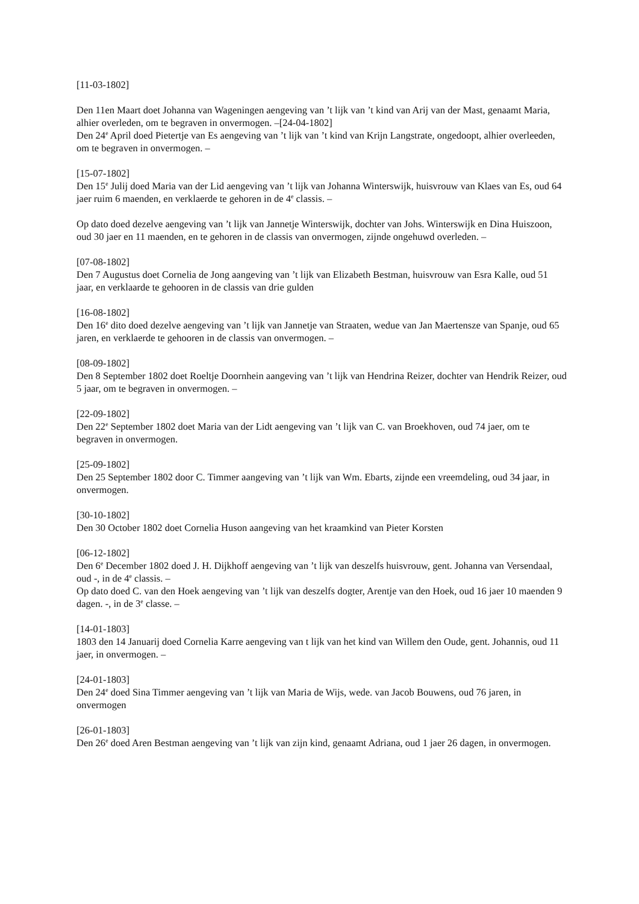[11-03-1802]
Den 11en Maart doet Johanna van Wageningen aengeving van ’t lijk van ’t kind van Arij van der Mast, genaamt Maria, alhier overleden, om te begraven in onvermogen. –[24-04-1802]
Den 24<sup>e</sup> April doed Pietertje van Es aengeving van ’t lijk van ’t kind van Krijn Langstrate, ongedoopt, alhier overleeden, om te begraven in onvermogen. –
[15-07-1802]
Den 15<sup>e</sup> Julij doed Maria van der Lid aengeving van ’t lijk van Johanna Winterswijk, huisvrouw van Klaes van Es, oud 64 jaer ruim 6 maenden, en verklaerde te gehoren in de 4<sup>e</sup> classis. –
Op dato doed dezelve aengeving van ’t lijk van Jannetje Winterswijk, dochter van Johs. Winterswijk en Dina Huiszoon, oud 30 jaer en 11 maenden, en te gehoren in de classis van onvermogen, zijnde ongehuwd overleden. –
[07-08-1802]
Den 7 Augustus doet Cornelia de Jong aangeving van ’t lijk van Elizabeth Bestman, huisvrouw van Esra Kalle, oud 51 jaar, en verklaarde te gehooren in de classis van drie gulden
[16-08-1802]
Den 16<sup>e</sup> dito doed dezelve aengeving van ’t lijk van Jannetje van Straaten, wedue van Jan Maertensze van Spanje, oud 65 jaren, en verklaerde te gehooren in de classis van onvermogen. –
[08-09-1802]
Den 8 September 1802 doet Roeltje Doornhein aangeving van ’t lijk van Hendrina Reizer, dochter van Hendrik Reizer, oud 5 jaar, om te begraven in onvermogen. –
[22-09-1802]
Den 22<sup>e</sup> September 1802 doet Maria van der Lidt aengeving van ’t lijk van C. van Broekhoven, oud 74 jaer, om te begraven in onvermogen.
[25-09-1802]
Den 25 September 1802 door C. Timmer aangeving van ’t lijk van Wm. Ebarts, zijnde een vreemdeling, oud 34 jaar, in onvermogen.
[30-10-1802]
Den 30 October 1802 doet Cornelia Huson aangeving van het kraamkind van Pieter Korsten
[06-12-1802]
Den 6<sup>e</sup> December 1802 doed J. H. Dijkhoff aengeving van ’t lijk van deszelfs huisvrouw, gent. Johanna van Versendaal, oud -, in de 4<sup>e</sup> classis. –
Op dato doed C. van den Hoek aengeving van ’t lijk van deszelfs dogter, Arentje van den Hoek, oud 16 jaer 10 maenden 9 dagen. -, in de 3<sup>e</sup> classe. –
[14-01-1803]
1803 den 14 Januarij doed Cornelia Karre aengeving van t lijk van het kind van Willem den Oude, gent. Johannis, oud 11 jaer, in onvermogen. –
[24-01-1803]
Den 24<sup>e</sup> doed Sina Timmer aengeving van ’t lijk van Maria de Wijs, wede. van Jacob Bouwens, oud 76 jaren, in onvermogen
[26-01-1803]
Den 26<sup>e</sup> doed Aren Bestman aengeving van ’t lijk van zijn kind, genaamt Adriana, oud 1 jaer 26 dagen, in onvermogen.